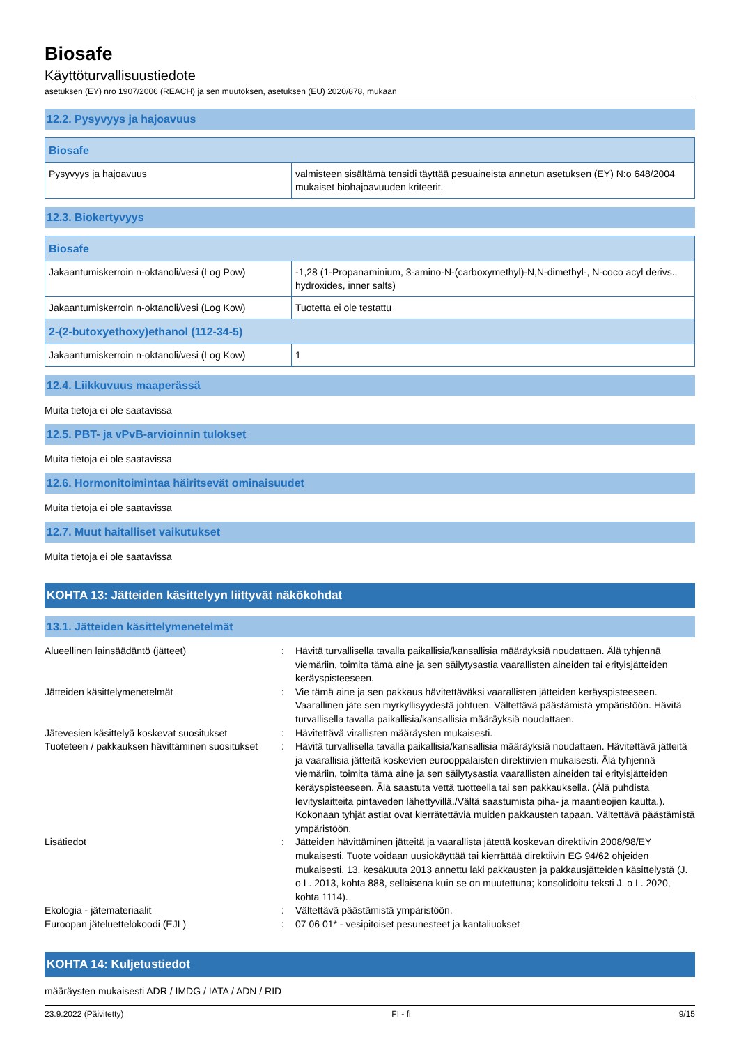Biosafe
Käyttöturvallisuustiedote
asetuksen (EY) nro 1907/2006 (REACH) ja sen muutoksen, asetuksen (EU) 2020/878, mukaan
12.2. Pysyvyys ja hajoavuus
| Biosafe | |
| --- | --- |
| Pysyvyys ja hajoavuus | valmisteen sisältämä tensidi täyttää pesuaineista annetun asetuksen (EY) N:o 648/2004 mukaiset biohajoavuuden kriteerit. |
12.3. Biokertyvyys
| Biosafe | |
| --- | --- |
| Jakaantumiskerroin n-oktanoli/vesi (Log Pow) | -1,28 (1-Propanaminium, 3-amino-N-(carboxymethyl)-N,N-dimethyl-, N-coco acyl derivs., hydroxides, inner salts) |
| Jakaantumiskerroin n-oktanoli/vesi (Log Kow) | Tuotetta ei ole testattu |
| 2-(2-butoxyethoxy)ethanol (112-34-5) | |
| Jakaantumiskerroin n-oktanoli/vesi (Log Kow) | 1 |
12.4. Liikkuvuus maaperässä
Muita tietoja ei ole saatavissa
12.5. PBT- ja vPvB-arvioinnin tulokset
Muita tietoja ei ole saatavissa
12.6. Hormonitoimintaa häiritsevät ominaisuudet
Muita tietoja ei ole saatavissa
12.7. Muut haitalliset vaikutukset
Muita tietoja ei ole saatavissa
KOHTA 13: Jätteiden käsittelyyn liittyvät näkökohdat
13.1. Jätteiden käsittelymenetelmät
| Alueellinen lainsäädäntö (jätteet) | : | Hävitä turvallisella tavalla paikallisia/kansallisia määräyksiä noudattaen. Älä tyhjennä viemäriin, toimita tämä aine ja sen säilytysastia vaarallisten aineiden tai erityisjätteiden keräyspisteeseen. |
| Jätteiden käsittelymenetelmät | : | Vie tämä aine ja sen pakkaus hävitettäväksi vaarallisten jätteiden keräyspisteeseen. Vaarallinen jäte sen myrkyllisyydestä johtuen. Vältettävä päästämistä ympäristöön. Hävitä turvallisella tavalla paikallisia/kansallisia määräyksiä noudattaen. |
| Jätevesien käsittelyä koskevat suositukset | : | Hävitettävä virallisten määräysten mukaisesti. |
| Tuoteteen / pakkauksen hävittäminen suositukset | : | Hävitä turvallisella tavalla paikallisia/kansallisia määräyksiä noudattaen. Hävitettävä jätteitä ja vaarallisia jätteitä koskevien eurooppalaisten direktiivien mukaisesti. Älä tyhjennä viemäriin, toimita tämä aine ja sen säilytysastia vaarallisten aineiden tai erityisjätteiden keräyspisteeseen. Älä saastuta vettä tuotteella tai sen pakkauksella. (Älä puhdista levityslaitteita pintaveden lähettyvillä./Vältä saastumista piha- ja maantieojien kautta.). Kokonaan tyhjät astiat ovat kierrätettäviä muiden pakkausten tapaan. Vältettävä päästämistä ympäristöön. |
| Lisätiedot | : | Jätteiden hävittäminen jätteitä ja vaarallista jätettä koskevan direktiivin 2008/98/EY mukaisesti. Tuote voidaan uusiokäyttää tai kierrättää direktiivin EG 94/62 ohjeiden mukaisesti. 13. kesäkuuta 2013 annettu laki pakkausten ja pakkausjätteiden käsittelystä (J. o L. 2013, kohta 888, sellaisena kuin se on muutettuna; konsolidoitu teksti J. o L. 2020, kohta 1114). |
| Ekologia - jätemateriaalit | : | Vältettävä päästämistä ympäristöön. |
| Euroopan jäteluettelokoodi (EJL) | : | 07 06 01* - vesipitoiset pesunesteet ja kantaliuokset |
KOHTA 14: Kuljetustiedot
määräysten mukaisesti ADR / IMDG / IATA / ADN / RID
23.9.2022 (Päivitetty) FI - fi 9/15